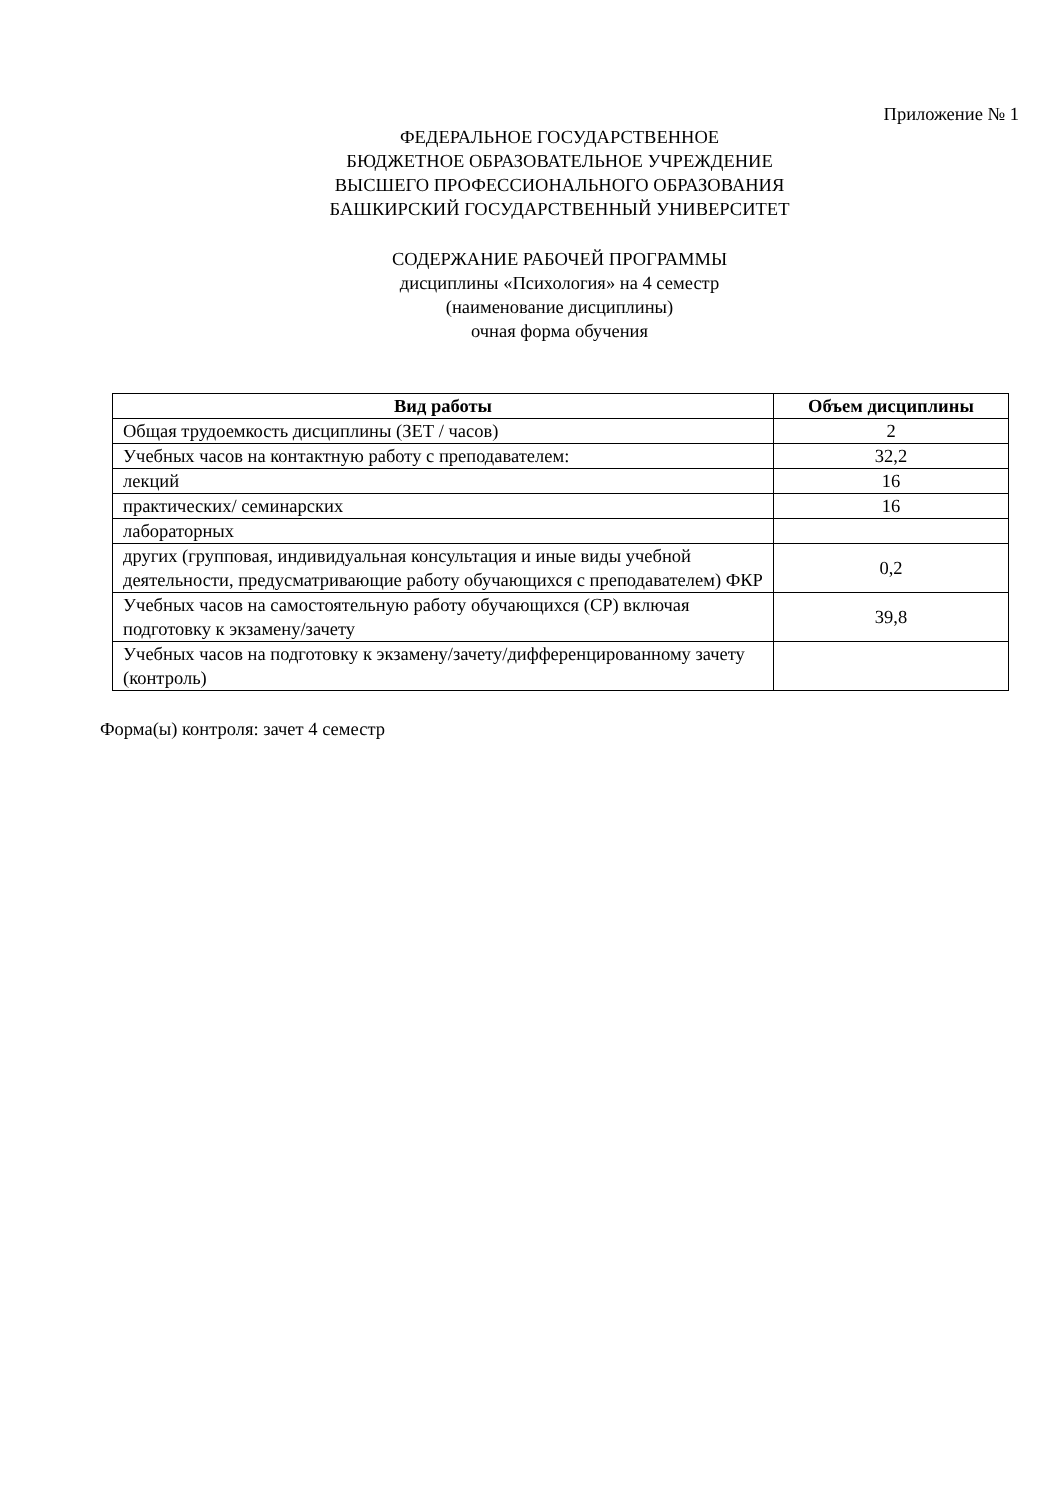Приложение № 1
ФЕДЕРАЛЬНОЕ ГОСУДАРСТВЕННОЕ
БЮДЖЕТНОЕ ОБРАЗОВАТЕЛЬНОЕ УЧРЕЖДЕНИЕ
ВЫСШЕГО ПРОФЕССИОНАЛЬНОГО ОБРАЗОВАНИЯ
БАШКИРСКИЙ ГОСУДАРСТВЕННЫЙ УНИВЕРСИТЕТ
СОДЕРЖАНИЕ РАБОЧЕЙ ПРОГРАММЫ
дисциплины «Психология» на 4 семестр
(наименование дисциплины)
очная форма обучения
| Вид работы | Объем дисциплины |
| --- | --- |
| Общая трудоемкость дисциплины (ЗЕТ / часов) | 2 |
| Учебных часов на контактную работу с преподавателем: | 32,2 |
| лекций | 16 |
| практических/ семинарских | 16 |
| лабораторных | |
| других (групповая, индивидуальная консультация и иные виды учебной деятельности, предусматривающие работу обучающихся с преподавателем) ФКР | 0,2 |
| Учебных часов на самостоятельную работу обучающихся (СР) включая подготовку к экзамену/зачету | 39,8 |
| Учебных часов на подготовку к экзамену/зачету/дифференцированному зачету (контроль) | |
Форма(ы) контроля: зачет 4 семестр